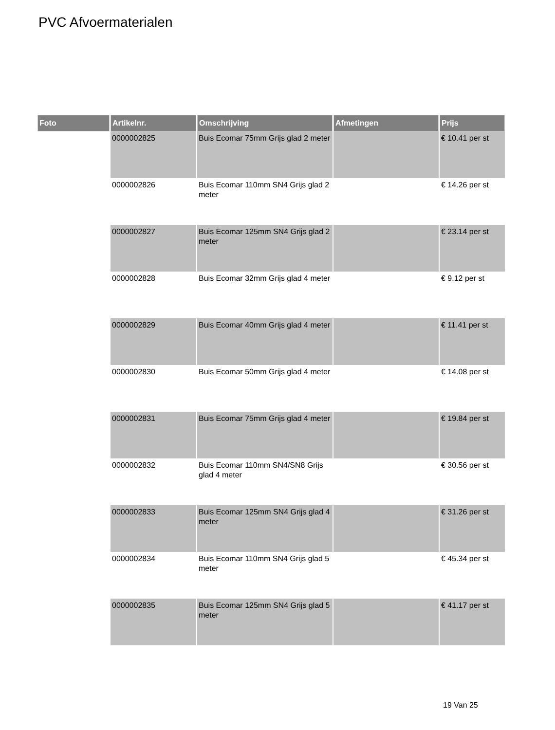PVC Afvoermaterialen
| Foto | Artikelnr. | Omschrijving | Afmetingen | Prijs |
| --- | --- | --- | --- | --- |
| | 0000002825 | Buis Ecomar 75mm Grijs glad 2 meter | | € 10.41 per st |
| | 0000002826 | Buis Ecomar 110mm SN4 Grijs glad 2 meter | | € 14.26 per st |
| | 0000002827 | Buis Ecomar 125mm SN4 Grijs glad 2 meter | | € 23.14 per st |
| | 0000002828 | Buis Ecomar 32mm Grijs glad 4 meter | | € 9.12 per st |
| | 0000002829 | Buis Ecomar 40mm Grijs glad 4 meter | | € 11.41 per st |
| | 0000002830 | Buis Ecomar 50mm Grijs glad 4 meter | | € 14.08 per st |
| | 0000002831 | Buis Ecomar 75mm Grijs glad 4 meter | | € 19.84 per st |
| | 0000002832 | Buis Ecomar 110mm SN4/SN8 Grijs glad 4 meter | | € 30.56 per st |
| | 0000002833 | Buis Ecomar 125mm SN4 Grijs glad 4 meter | | € 31.26 per st |
| | 0000002834 | Buis Ecomar 110mm SN4 Grijs glad 5 meter | | € 45.34 per st |
| | 0000002835 | Buis Ecomar 125mm SN4 Grijs glad 5 meter | | € 41.17 per st |
19 Van 25